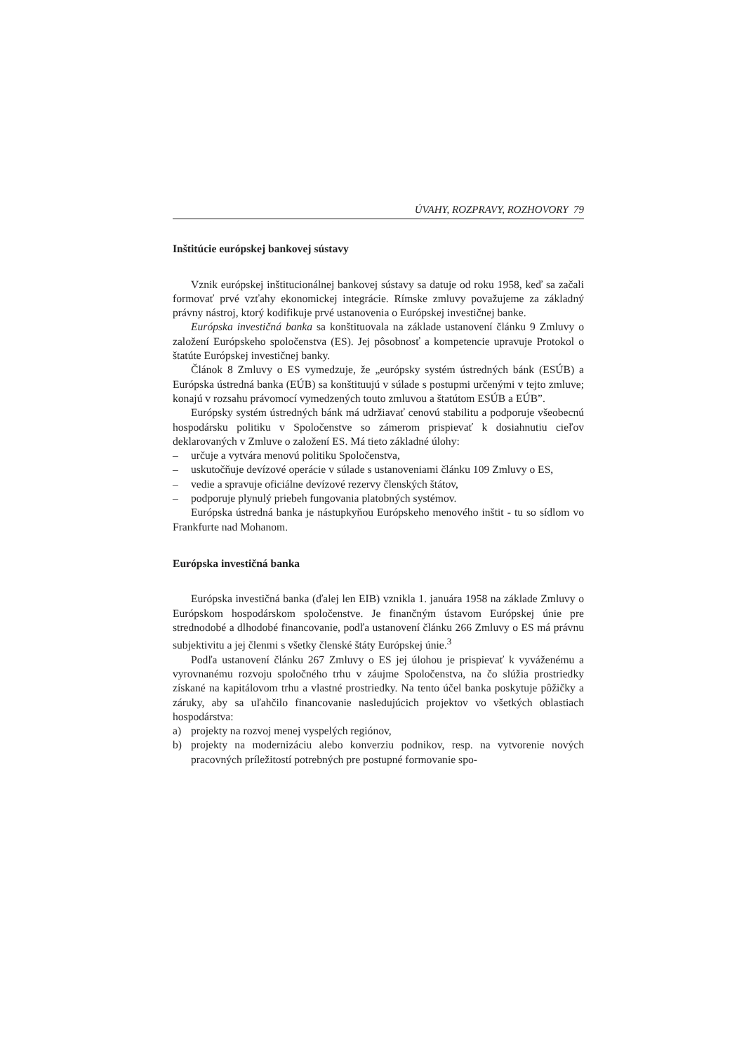ÚVAHY, ROZPRAVY, ROZHOVORY 79
Inštitúcie európskej bankovej sústavy
Vznik európskej inštitucionálnej bankovej sústavy sa datuje od roku 1958, keď sa začali formovať prvé vzťahy ekonomickej integrácie. Rímske zmluvy považujeme za základný právny nástroj, ktorý kodifikuje prvé ustanovenia o Európskej investičnej banke.
Európska investičná banka sa konštituovala na základe ustanovení článku 9 Zmluvy o založení Európskeho spoločenstva (ES). Jej pôsobnosť a kompetencie upravuje Protokol o štatúte Európskej investičnej banky.
Článok 8 Zmluvy o ES vymedzuje, že „európsky systém ústredných bánk (ESÚB) a Európska ústredná banka (EÚB) sa konštituujú v súlade s postupmi určenými v tejto zmluve; konajú v rozsahu právomocí vymedzených touto zmluvou a štatútom ESÚB a EÚB”.
Európsky systém ústredných bánk má udržiavať cenovú stabilitu a podporuje všeobecnú hospodársku politiku v Spoločenstve so zámerom prispievať k dosiahnutiu cieľov deklarovaných v Zmluve o založení ES. Má tieto základné úlohy:
– určuje a vytvára menovú politiku Spoločenstva,
– uskutočňuje devízové operácie v súlade s ustanoveniami článku 109 Zmluvy o ES,
– vedie a spravuje oficiálne devízové rezervy členských štátov,
– podporuje plynulý priebeh fungovania platobných systémov.
Európska ústredná banka je nástupkyňou Európskeho menového inštit - tu so sídlom vo Frankfurte nad Mohanom.
Európska investičná banka
Európska investičná banka (ďalej len EIB) vznikla 1. januára 1958 na základe Zmluvy o Európskom hospodárskom spoločenstve. Je finančným ústavom Európskej únie pre strednodobé a dlhodobé financovanie, podľa ustanovení článku 266 Zmluvy o ES má právnu subjektivitu a jej členmi s všetky členské štáty Európskej únie.<sup>3</sup>
Podľa ustanovení článku 267 Zmluvy o ES jej úlohou je prispievať k vyváženému a vyrovnanému rozvoju spoločného trhu v záujme Spoločenstva, na čo slúžia prostriedky získané na kapitálovom trhu a vlastné prostriedky. Na tento účel banka poskytuje pôžičky a záruky, aby sa uľahčilo financovanie nasledujúcich projektov vo všetkých oblastiach hospodárstva:
a) projekty na rozvoj menej vyspelých regiónov,
b) projekty na modernizáciu alebo konverziu podnikov, resp. na vytvorenie nových pracovných príležitostí potrebných pre postupné formovanie spo-